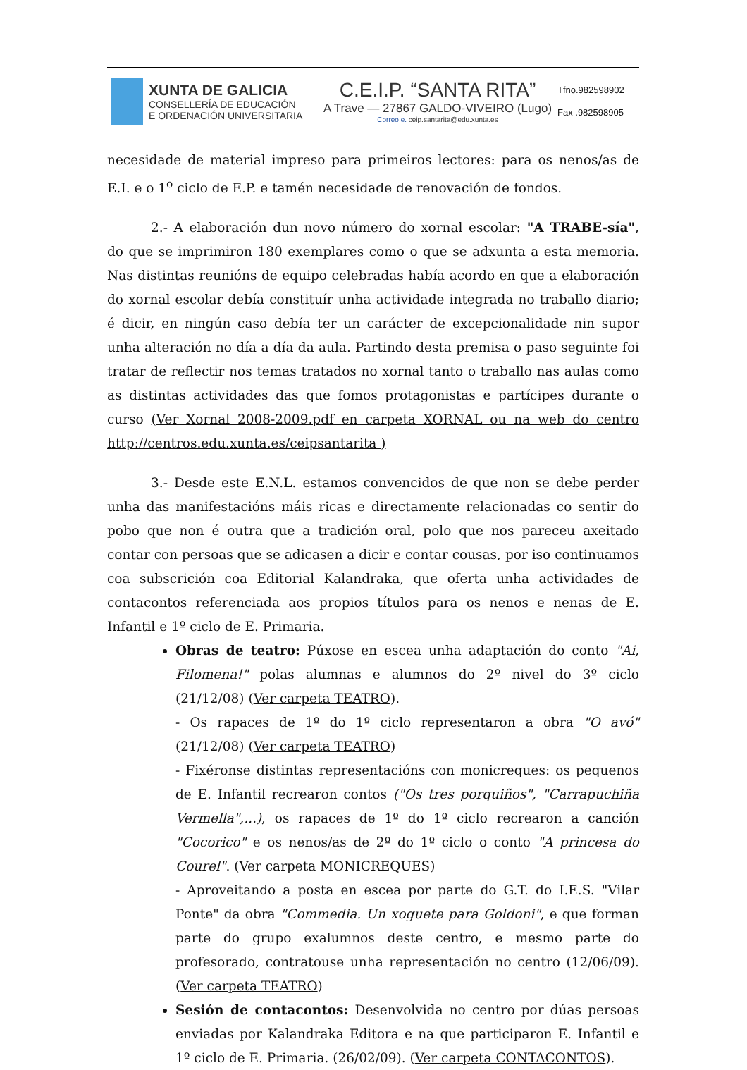XUNTA DE GALICIA
CONSELLERÍA DE EDUCACIÓN
E ORDENACIÓN UNIVERSITARIA
C.E.I.P. “SANTA RITA”
A Trave — 27867 GALDO-VIVEIRO (Lugo)
Correo e. ceip.santarita@edu.xunta.es
Tfno.982598902
Fax .982598905
necesidade de material impreso para primeiros lectores: para os nenos/as de E.I. e o 1<sup>o</sup> ciclo de E.P. e tamén necesidade de renovación de fondos.
2.- A elaboración dun novo número do xornal escolar: "A TRABE-sía", do que se imprimiron 180 exemplares como o que se adxunta a esta memoria. Nas distintas reunións de equipo celebradas había acordo en que a elaboración do xornal escolar debía constituír unha actividade integrada no traballo diario; é dicir, en ningún caso debía ter un carácter de excepcionalidade nin supor unha alteración no día a día da aula. Partindo desta premisa o paso seguinte foi tratar de reflectir nos temas tratados no xornal tanto o traballo nas aulas como as distintas actividades das que fomos protagonistas e partícipes durante o curso (Ver Xornal 2008-2009.pdf en carpeta XORNAL ou na web do centro http://centros.edu.xunta.es/ceipsantarita )
3.- Desde este E.N.L. estamos convencidos de que non se debe perder unha das manifestacións máis ricas e directamente relacionadas co sentir do pobo que non é outra que a tradición oral, polo que nos pareceu axeitado contar con persoas que se adicasen a dicir e contar cousas, por iso continuamos coa subscrición coa Editorial Kalandraka, que oferta unha actividades de contacontos referenciada aos propios títulos para os nenos e nenas de E. Infantil e 1º ciclo de E. Primaria.
Obras de teatro: Púxose en escea unha adaptación do conto "Ai, Filomena!" polas alumnas e alumnos do 2º nivel do 3º ciclo (21/12/08) (Ver carpeta TEATRO).
- Os rapaces de 1º do 1º ciclo representaron a obra "O avó" (21/12/08) (Ver carpeta TEATRO)
- Fixéronse distintas representacións con monicreques: os pequenos de E. Infantil recrearon contos ("Os tres porquiños", "Carrapuchiña Vermella",...), os rapaces de 1º do 1º ciclo recrearon a canción "Cocorico" e os nenos/as de 2º do 1º ciclo o conto "A princesa do Courel". (Ver carpeta MONICREQUES)
- Aproveitando a posta en escea por parte do G.T. do I.E.S. "Vilar Ponte" da obra "Commedia. Un xoguete para Goldoni", e que forman parte do grupo exalumnos deste centro, e mesmo parte do profesorado, contratouse unha representación no centro (12/06/09). (Ver carpeta TEATRO)
Sesión de contacontos: Desenvolvida no centro por dúas persoas enviadas por Kalandraka Editora e na que participaron E. Infantil e 1º ciclo de E. Primaria. (26/02/09). (Ver carpeta CONTACONTOS).